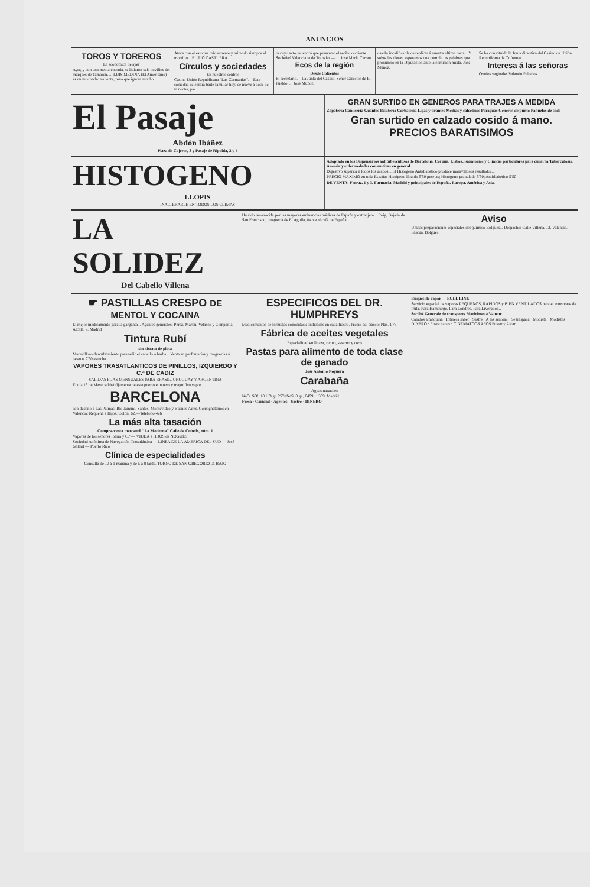ANUNCIOS
TOROS Y TOREROS
La económica de ayer
Ayer, y con una media entrada, se lidiaron seis novillos del marqués de Tamarón. ... LUIS MEDINA (El Americano) es un muchacho valiente, pero que ignora mucho.
Ataca con el estoque briosamente y mirando siempre el morrillo... EL TIO CASTUERA.
Círculos y sociedades
En nuestros centros
Casino Unión Republicana "Las Germanías".—Esta sociedad celebrará baile familiar hoy, de nueve á doce de la noche, pa-
ra cuyo acto se tendrá que presentar el recibo corriente. Sociedad Valenciana de Tranvías.— ... José María Carrau.
Ecos de la región
Desde Cofrentes
El secretario.—La Junta del Casino. Señor Director de El Pueblo. ... José Muñoz.
osadía incalificable de replicar á nuestra última carta... Y sobre las dietas, esperamos que cumpla las palabras que pronunció en la Diputación ante la comisión mixta. José Muñoz.
Se ha constituido la Junta directiva del Casino de Unión Republicana de Cofrentes...
Interesa á las señoras
Ovulos vaginales Valentín Palacios...
El Pasaje
Abdón Ibáñez
Plaza de Cajeros, 3 y Pasaje de Ripalda, 2 y 4
GRAN SURTIDO EN GENEROS PARA TRAJES A MEDIDA
Zapatería Camisería Guantes Bisutería Corbatería Ligas y tirantes Medias y calcetines Paraguas Géneros de punto Pañuelos de seda
Gran surtido en calzado cosido á mano. PRECIOS BARATISIMOS
HISTOGENO
LLOPIS
INALTERABLE EN TODOS LOS CLIMAS
Adoptado en los Dispensarios antituberculosos de Barcelona, Coruña, Lisboa, Sanatorios y Clínicas particulares para curar la Tuberculosis, Anemia y enfermedades consuntivas en general
Digestivo superior á todos los usados... El Histógeno Antidiabético produce maravillosos resultados...
PRECIO MAXIMO en toda España: Histógeno líquido 5'50 pesetas; Histógeno granulado 5'50; Antidiabético 5'50
DE VENTA: Ferraz, 1 y 3, Farmacia, Madrid y principales de España, Europa, América y Asia.
LA SOLIDEZ
Del Cabello Villena
Ha sido reconocida por las mayores eminencias médicas de España y extranjero... Roig, Bajada de San Francisco, droguería de El Aguila, frente al café de España.
Aviso
Unicas preparaciones especiales del químico Bolgues... Despacho: Calle Villena, 13, Valencia, Pascual Bolgues.
☛ PASTILLAS CRESPO DE MENTOL Y COCAINA
El mejor medicamento para la garganta... Agentes generales: Pérez, Martín, Velasco y Compañía, Alcalá, 7, Madrid
Tintura Rubí
sin nitrato de plata
Maravilloso descubrimiento para teñir el cabello ó barba... Venta en perfumerías y droguerías á pesetas 7'50 estuche.
VAPORES TRASATLANTICOS DE PINILLOS, IZQUIERDO Y C.ª DE CADIZ
SALIDAS FIJAS MENSUALES PARA BRASIL, URUGUAY Y ARGENTINA
El día 13 de Mayo saldrá fijamente de este puerto el nuevo y magnífico vapor
BARCELONA
con destino á Las Palmas, Río Janeiro, Santos, Montevideo y Buenos Aires. Consignatarios en Valencia: Requena é Hijos, Colón, 62.—Teléfono 426
La más alta tasación
Compra-venta mercantil "La Moderna" Calle de Cubells, núm. 1
Vapores de los señores Ibarra y C.ª — VIUDA é HIJOS de NOGUÉS
Sociedad Anónima de Navegación Trasatlántica — LINEA DE LA AMERICA DEL SUD — José Gallart — Puerto Rico
Clínica de especialidades
Consulta de 10 á 1 mañana y de 5 á 8 tarde. TORNO DE SAN GREGORIO, 3, BAJO
ESPECIFICOS DEL DR. HUMPHREYS
Medicamentos de fórmulas conocidas é indicadas en cada frasco. Precio del frasco: Ptas. 1'75
Fábrica de aceites vegetales
Especialidad en linaza, ricino, sesamo y coco
Pastas para alimento de toda clase de ganado
José Antonio Noguera
Carabaña
Aguas naturales
NaO. SO³, 10 HO gr. 257=NaS. 0 gr., 0499 ... 339, Madrid.
Fresa · Caridad · Agentes · Sastre · DINERO
Buques de vapor — BULL LINE
Servicio especial de vapores PEQUEÑOS, RAPIDOS y BIEN VENTILADOS para el transporte de fruta. Para Hamburgo, Para Londres, Para Liverpool...
Société Generale de transports Maritimes á Vapeur
Calados á máquina · Interesa saber · Sastre · A las señoras · Se traspasa · Modista · Modistas · DINERO · Fuera canas · CINEMATOGRAFOS Fuster y Alcart